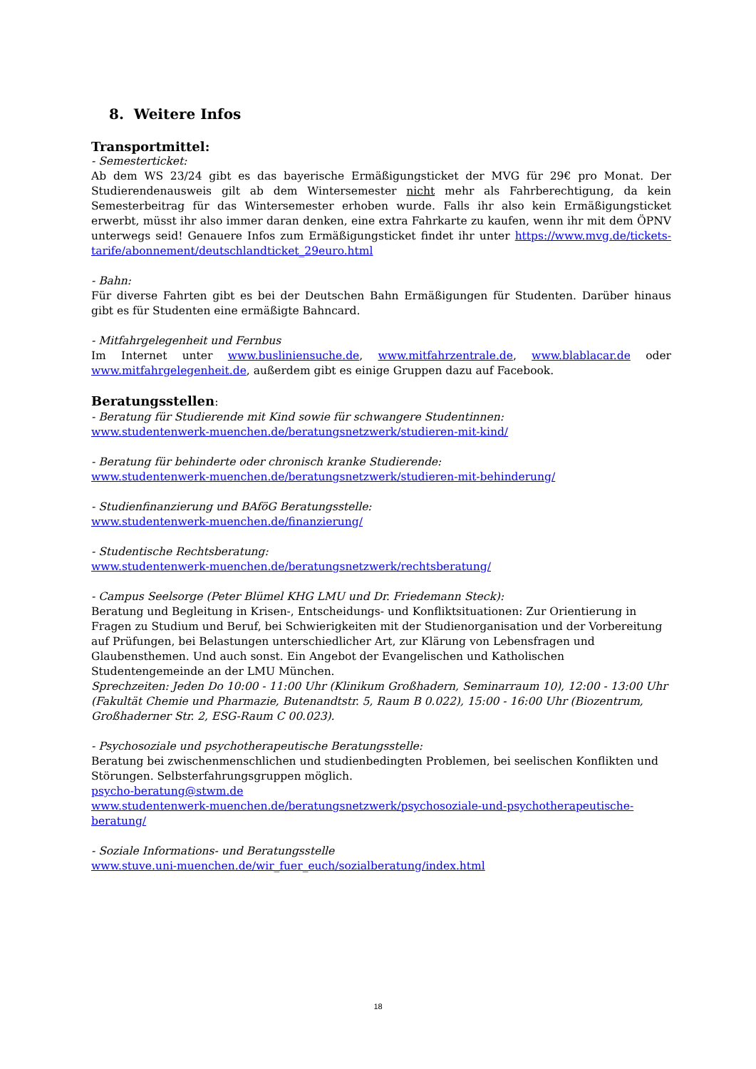8. Weitere Infos
Transportmittel:
- Semesterticket:
Ab dem WS 23/24 gibt es das bayerische Ermäßigungsticket der MVG für 29€ pro Monat. Der Studierendenausweis gilt ab dem Wintersemester nicht mehr als Fahrberechtigung, da kein Semesterbeitrag für das Wintersemester erhoben wurde. Falls ihr also kein Ermäßigungsticket erwerbt, müsst ihr also immer daran denken, eine extra Fahrkarte zu kaufen, wenn ihr mit dem ÖPNV unterwegs seid! Genauere Infos zum Ermäßigungsticket findet ihr unter https://www.mvg.de/tickets-tarife/abonnement/deutschlandticket_29euro.html
- Bahn:
Für diverse Fahrten gibt es bei der Deutschen Bahn Ermäßigungen für Studenten. Darüber hinaus gibt es für Studenten eine ermäßigte Bahncard.
- Mitfahrgelegenheit und Fernbus
Im Internet unter www.busliniensuche.de, www.mitfahrzentrale.de, www.blablacar.de oder www.mitfahrgelegenheit.de, außerdem gibt es einige Gruppen dazu auf Facebook.
Beratungsstellen:
- Beratung für Studierende mit Kind sowie für schwangere Studentinnen:
www.studentenwerk-muenchen.de/beratungsnetzwerk/studieren-mit-kind/
- Beratung für behinderte oder chronisch kranke Studierende:
www.studentenwerk-muenchen.de/beratungsnetzwerk/studieren-mit-behinderung/
- Studienfinanzierung und BAföG Beratungsstelle:
www.studentenwerk-muenchen.de/finanzierung/
- Studentische Rechtsberatung:
www.studentenwerk-muenchen.de/beratungsnetzwerk/rechtsberatung/
- Campus Seelsorge (Peter Blümel KHG LMU und Dr. Friedemann Steck):
Beratung und Begleitung in Krisen-, Entscheidungs- und Konfliktsituationen: Zur Orientierung in Fragen zu Studium und Beruf, bei Schwierigkeiten mit der Studienorganisation und der Vorbereitung auf Prüfungen, bei Belastungen unterschiedlicher Art, zur Klärung von Lebensfragen und Glaubensthemen. Und auch sonst. Ein Angebot der Evangelischen und Katholischen Studentengemeinde an der LMU München.
Sprechzeiten: Jeden Do 10:00 - 11:00 Uhr (Klinikum Großhadern, Seminarraum 10), 12:00 - 13:00 Uhr (Fakultät Chemie und Pharmazie, Butenandtstr. 5, Raum B 0.022), 15:00 - 16:00 Uhr (Biozentrum, Großhaderner Str. 2, ESG-Raum C 00.023).
- Psychosoziale und psychotherapeutische Beratungsstelle:
Beratung bei zwischenmenschlichen und studienbedingten Problemen, bei seelischen Konflikten und Störungen. Selbsterfahrungsgruppen möglich.
psycho-beratung@stwm.de
www.studentenwerk-muenchen.de/beratungsnetzwerk/psychosoziale-und-psychotherapeutische-beratung/
- Soziale Informations- und Beratungsstelle
www.stuve.uni-muenchen.de/wir_fuer_euch/sozialberatung/index.html
18